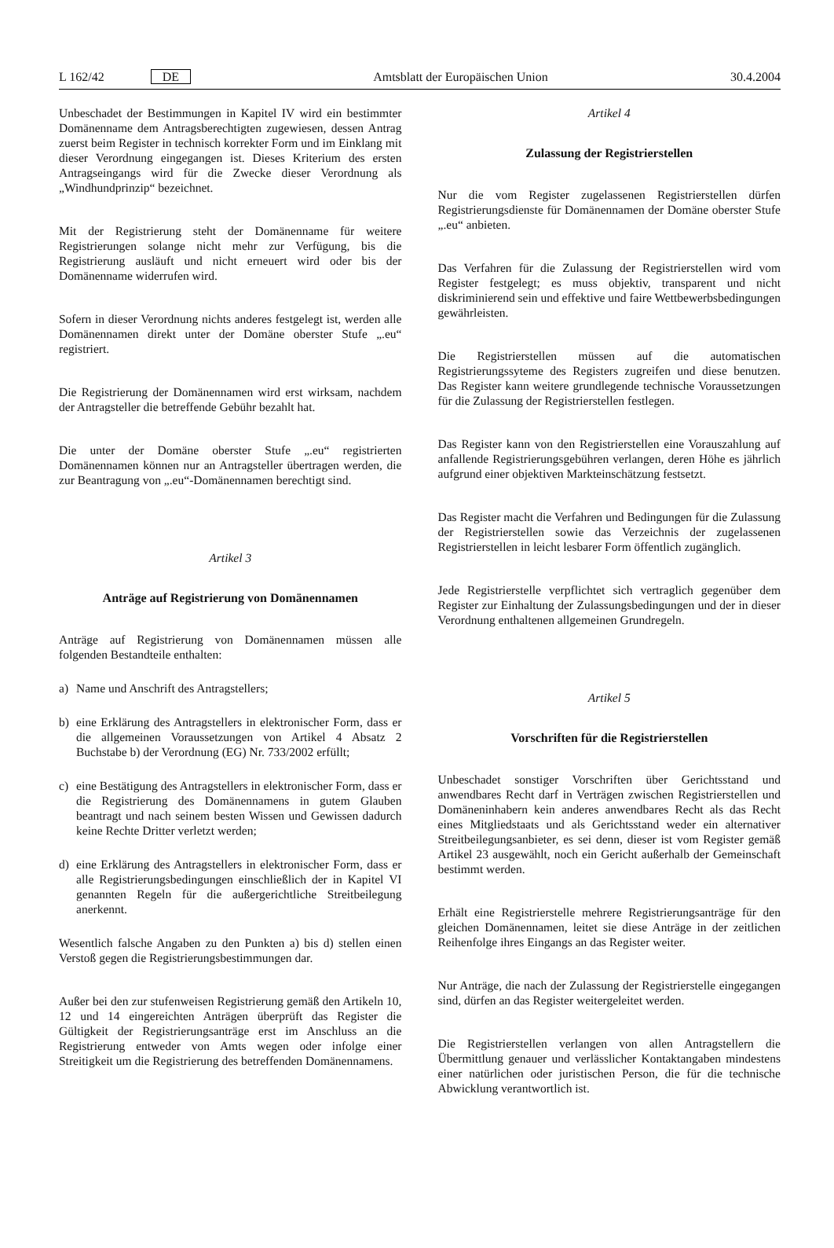L 162/42 DE Amtsblatt der Europäischen Union 30.4.2004
Unbeschadet der Bestimmungen in Kapitel IV wird ein bestimmter Domänenname dem Antragsberechtigten zugewiesen, dessen Antrag zuerst beim Register in technisch korrekter Form und im Einklang mit dieser Verordnung eingegangen ist. Dieses Kriterium des ersten Antragseingangs wird für die Zwecke dieser Verordnung als „Windhundprinzip“ bezeichnet.
Mit der Registrierung steht der Domänenname für weitere Registrierungen solange nicht mehr zur Verfügung, bis die Registrierung ausläuft und nicht erneuert wird oder bis der Domänenname widerrufen wird.
Sofern in dieser Verordnung nichts anderes festgelegt ist, werden alle Domänennamen direkt unter der Domäne oberster Stufe „.eu“ registriert.
Die Registrierung der Domänennamen wird erst wirksam, nachdem der Antragsteller die betreffende Gebühr bezahlt hat.
Die unter der Domäne oberster Stufe „.eu“ registrierten Domänennamen können nur an Antragsteller übertragen werden, die zur Beantragung von „.eu“-Domänennamen berechtigt sind.
Artikel 3
Anträge auf Registrierung von Domänennamen
Anträge auf Registrierung von Domänennamen müssen alle folgenden Bestandteile enthalten:
a) Name und Anschrift des Antragstellers;
b) eine Erklärung des Antragstellers in elektronischer Form, dass er die allgemeinen Voraussetzungen von Artikel 4 Absatz 2 Buchstabe b) der Verordnung (EG) Nr. 733/2002 erfüllt;
c) eine Bestätigung des Antragstellers in elektronischer Form, dass er die Registrierung des Domänennamens in gutem Glauben beantragt und nach seinem besten Wissen und Gewissen dadurch keine Rechte Dritter verletzt werden;
d) eine Erklärung des Antragstellers in elektronischer Form, dass er alle Registrierungsbedingungen einschließlich der in Kapitel VI genannten Regeln für die außergerichtliche Streitbeilegung anerkennt.
Wesentlich falsche Angaben zu den Punkten a) bis d) stellen einen Verstoß gegen die Registrierungsbestimmungen dar.
Außer bei den zur stufenweisen Registrierung gemäß den Artikeln 10, 12 und 14 eingereichten Anträgen überprüft das Register die Gültigkeit der Registrierungsanträge erst im Anschluss an die Registrierung entweder von Amts wegen oder infolge einer Streitigkeit um die Registrierung des betreffenden Domänennamens.
Artikel 4
Zulassung der Registrierstellen
Nur die vom Register zugelassenen Registrierstellen dürfen Registrierungsdienste für Domänennamen der Domäne oberster Stufe „.eu“ anbieten.
Das Verfahren für die Zulassung der Registrierstellen wird vom Register festgelegt; es muss objektiv, transparent und nicht diskriminierend sein und effektive und faire Wettbewerbsbedingungen gewährleisten.
Die Registrierstellen müssen auf die automatischen Registrierungssyteme des Registers zugreifen und diese benutzen. Das Register kann weitere grundlegende technische Voraussetzungen für die Zulassung der Registrierstellen festlegen.
Das Register kann von den Registrierstellen eine Vorauszahlung auf anfallende Registrierungsgebühren verlangen, deren Höhe es jährlich aufgrund einer objektiven Markteinschätzung festsetzt.
Das Register macht die Verfahren und Bedingungen für die Zulassung der Registrierstellen sowie das Verzeichnis der zugelassenen Registrierstellen in leicht lesbarer Form öffentlich zugänglich.
Jede Registrierstelle verpflichtet sich vertraglich gegenüber dem Register zur Einhaltung der Zulassungsbedingungen und der in dieser Verordnung enthaltenen allgemeinen Grundregeln.
Artikel 5
Vorschriften für die Registrierstellen
Unbeschadet sonstiger Vorschriften über Gerichtsstand und anwendbares Recht darf in Verträgen zwischen Registrierstellen und Domäneninhabern kein anderes anwendbares Recht als das Recht eines Mitgliedstaats und als Gerichtsstand weder ein alternativer Streitbeilegungsanbieter, es sei denn, dieser ist vom Register gemäß Artikel 23 ausgewählt, noch ein Gericht außerhalb der Gemeinschaft bestimmt werden.
Erhält eine Registrierstelle mehrere Registrierungsanträge für den gleichen Domänennamen, leitet sie diese Anträge in der zeitlichen Reihenfolge ihres Eingangs an das Register weiter.
Nur Anträge, die nach der Zulassung der Registrierstelle eingegangen sind, dürfen an das Register weitergeleitet werden.
Die Registrierstellen verlangen von allen Antragstellern die Übermittlung genauer und verlässlicher Kontaktangaben mindestens einer natürlichen oder juristischen Person, die für die technische Abwicklung verantwortlich ist.